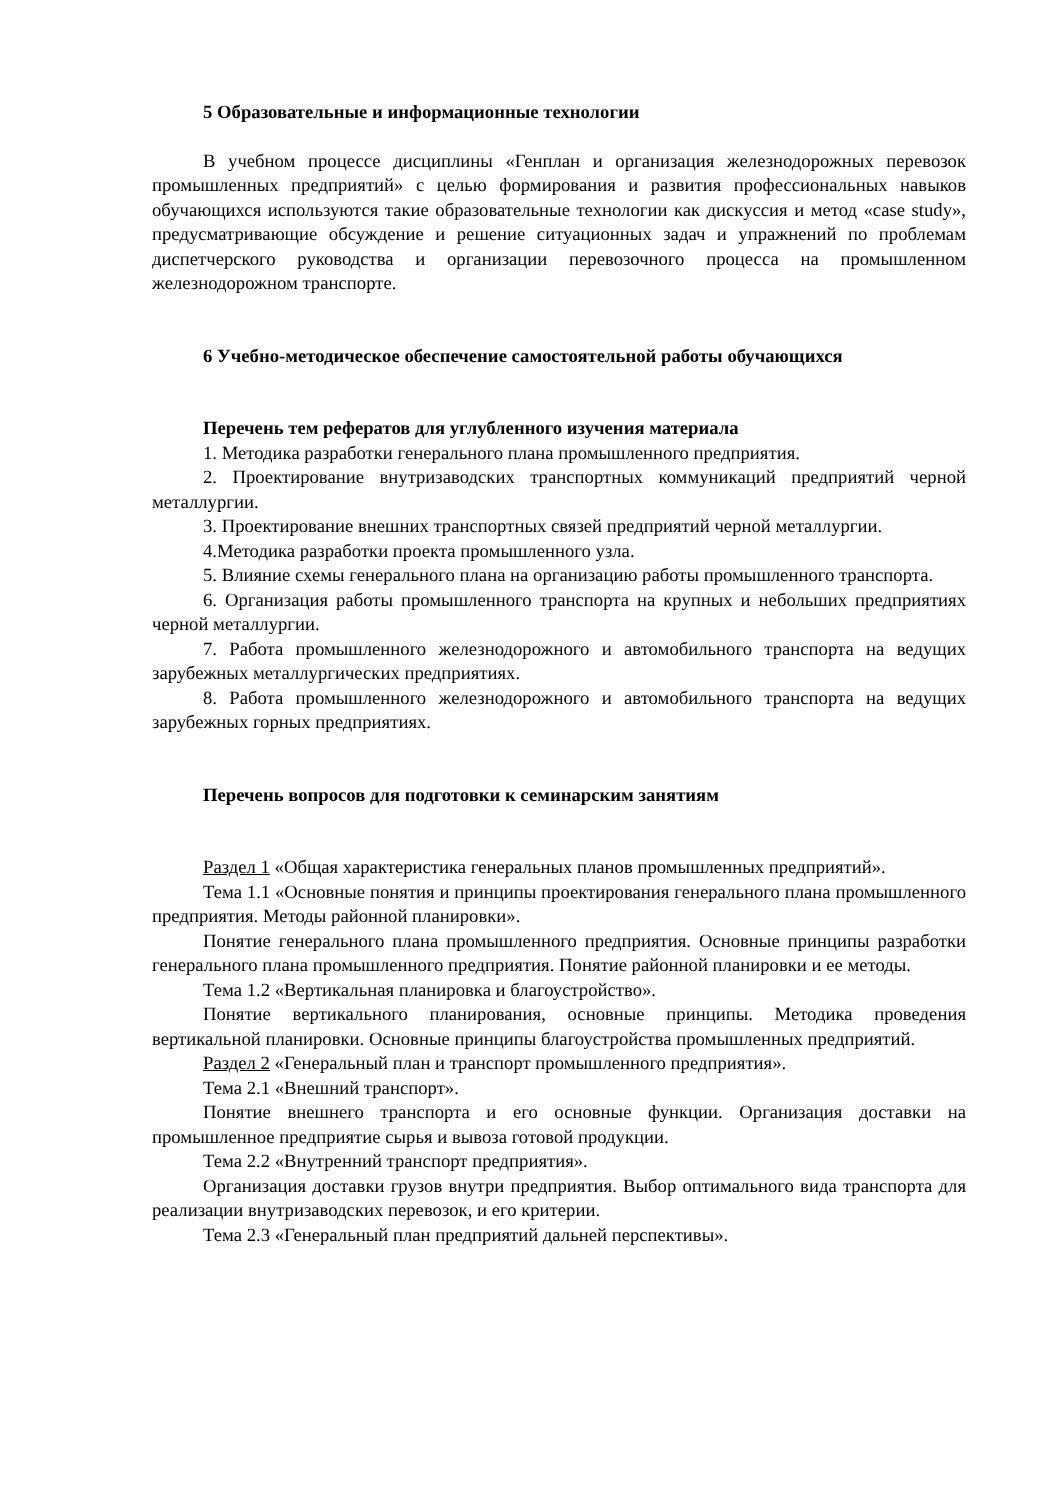5 Образовательные и информационные технологии
В учебном процессе дисциплины «Генплан и организация железнодорожных перевозок промышленных предприятий» с целью формирования и развития профессиональных навыков обучающихся используются такие образовательные технологии как дискуссия и метод «case study», предусматривающие обсуждение и решение ситуационных задач и упражнений по проблемам диспетчерского руководства и организации перевозочного процесса на промышленном железнодорожном транспорте.
6 Учебно-методическое обеспечение самостоятельной работы обучающихся
Перечень тем рефератов для углубленного изучения материала
1. Методика разработки генерального плана промышленного предприятия.
2. Проектирование внутризаводских транспортных коммуникаций предприятий черной металлургии.
3. Проектирование внешних транспортных связей предприятий черной металлургии.
4.Методика разработки проекта промышленного узла.
5. Влияние схемы генерального плана на организацию работы промышленного транспорта.
6. Организация работы промышленного транспорта на крупных и небольших предприятиях черной металлургии.
7. Работа промышленного железнодорожного и автомобильного транспорта на ведущих зарубежных металлургических предприятиях.
8. Работа промышленного железнодорожного и автомобильного транспорта на ведущих зарубежных горных предприятиях.
Перечень вопросов для подготовки к семинарским занятиям
Раздел 1 «Общая характеристика генеральных планов промышленных предприятий».
Тема 1.1 «Основные понятия и принципы проектирования генерального плана промышленного предприятия. Методы районной планировки».
Понятие генерального плана промышленного предприятия. Основные принципы разработки генерального плана промышленного предприятия. Понятие районной планировки и ее методы.
Тема 1.2 «Вертикальная планировка и благоустройство».
Понятие вертикального планирования, основные принципы. Методика проведения вертикальной планировки. Основные принципы благоустройства промышленных предприятий.
Раздел 2 «Генеральный план и транспорт промышленного предприятия».
Тема 2.1 «Внешний транспорт».
Понятие внешнего транспорта и его основные функции. Организация доставки на промышленное предприятие сырья и вывоза готовой продукции.
Тема 2.2 «Внутренний транспорт предприятия».
Организация доставки грузов внутри предприятия. Выбор оптимального вида транспорта для реализации внутризаводских перевозок, и его критерии.
Тема 2.3 «Генеральный план предприятий дальней перспективы».